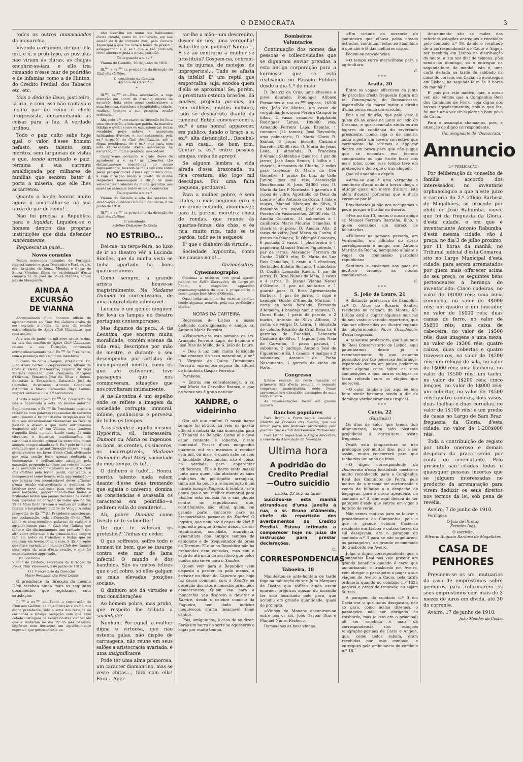O DEMOCRATA 3
todos os outros immaculados da monarchia.
Vivendo o regimen, de que elle era, e é, o prototypo, as pustulas não viriam ás claras, as chagas encobrir-se-iam, e elle iria remando n'esse mar de podridão e de infamias como a de Hinton, do Credito Predial, dos Tabacos etc. etc.
Mas o dedo de Deus, justiceiro, lá iria, e com isso não contava o inclito par do reino e chefe progressista, encaminhando as coisas para a luz. A verdade brilhou.
Todo o paiz culto sabe hoje qual o valor d'esse homem nefasto, sem talento, sem meritos, sem larguesas de vistas e que, tendo arruinado o paiz, termina a sua carreira amaldiçoada por milhares de familias que sentem bater á porta a miseria, que elle lhes accarretou.
Quanto o ha-de honrar muito agora o amortalhar-se na sua farda de par do reino!...
Não foi precisa a Republica para o liquidar. Liquidou-se o homem dentro das proprias instituições que dizia defender sincéramente.
Requescat in pace...
Novos consules
Foram nomeados consules de Portugal, respectivamente, para Demerára e Pará, os srs. drs. Aristides de Souza Mendes e Cesar de Souza Mendes, filhos do ex-delegado d'esta comarca sr. dr. José de Souza Mendes, actual juiz de Mangualde.
AINDA A EXCURSÃO
DE VIANNA
Acompanhado d'um honroso officio de agradecimento ao Club dos Gallitos acaba de ser enviada a copia da acta da sessão extraordinaria do Sport Club Viannense, que resa assim:
Aos tres de junho de mil nove centos e dez, na sala das sessões do Sport Club Viannense, reuniu a sua Direcção, convocada extraordinariamente pelo Ex.<sup>mo</sup> Sr. Presidente, com a presença dos seguintes membros:
Luciano da Silva Campos, presidente; Dr. João Alves Cortez, vice-presidente; Albano da Costa C. Basto, thesoureiro; Eugenio do Rego Martins Brandão, José Cerqueira Marques d'Oliveira, Venancio José da Silva e Souza, Sebastião A. Evangelista, Sebastião José de Carvalho, directores; Antonio Gonçalves d'Amorim e Mario Fernandes Reys Lemos, respectivamente 2.º e 1.º secretarios.
Aberta a sessão pelo Ex.<sup>mo</sup> Sr. Presidente foi lida e approvada a acta da sessão anterior. Seguidamente, o Ex.<sup>mo</sup> Sr. Presidente passou a referir-se com palavras repassadas de caloroso enthusiasmo á brilhantissima recepção que foi feita aos excursionistas viannenses no recente passeio a Aveiro e que tanto enthusiasmo despertou não só em Vianna, mas tambem n'aquella linda capital, dando causa ás mais vibrantes e fraternas manifestações de carinhosa e sincéra sympathia entre dois povos amigos, congratulando-se S. Ex.ª pelo brilhante resultado que a actual Direcção obteve, e cuja gloria reverte em favor d'este Club, alvitrando que esta sessão fosse apenas dedicada a homenagear o brilhantismo attingido pela excursão, propondo tambem um voto de louvor e de profundo reconhecimento ao illustre Club dos Gallitos pela forma gentil, captivante, e inesquecivel como honrou esta aggremiação;—que julgava seu incontestavel dever affirmar n'esta sessão extraordinaria a gentileza do bondoso povo aveirense para com todos os seus hospedes, proporcionando-lhes lindas e brilhantes festas que jámais deixarão de existir bem gravadas no coração de todos que no dia 29 de Maio findo tiveram a ventura de visitar a fidalga e hospitaleira cidade do Vouga. A estas propostas do Ex.<sup>mo</sup> Sr. Presidente associou-se, por acclamação, toda a Direcção d'este Club, tendo os seus membros palavras de carinho e agradecimento para o Club dos Gallitos que tanto e tão distinctamente tem provado o seu alto valor collectivo e da primasia que sempre tem em todos os trabalhos e festas que se realisam em Aveiro. Finalmente, S. Ex.ª propõe que fosse enviada ao distincto Club dos Gallitos uma copia da acta d'esta sessão, o que foi unanimamente approvado.
Está conforme
Vianna do Castello, secretaria da Direcção do Sport Club Viannense, 5 de junho de 1910.
O 1.º secretario da Direcção
Mario Fernando dos Reys Lemos
O presidente da direcção do mesmo Club recebeu ainda mais os seguintes documentos que registamos com satisfação:
Ill.<sup>mo</sup> e ex.<sup>mo</sup> sr.—Tendo a corporação do Club dos Gallitos, de cuja direcção v. ex.ª é mui digno presidente, sido a alma dos festejos na carinhosa e fidalga recepção com que essa cidade distinguiu os excursionistas viannenses que a visitaram no dia 29 do mez passado, impõe-se este destaque um agradecimento especial, que gostosamente ve-
nho fazer-lhe em nome dos habitantes d'esta cidade, como foi deliberado, em sua sessão de 8 do corrente mez, pela Camara Municipal a que me cabe a honra de presidir, assegurando a v. ex.ª que é tão profunda como sincéra e justa a nossa gratidão.
Deus guarde a v. ex.ª
Vianna do Castello, 10 de junho de 1910.
Ill.<sup>mo</sup> e ex.<sup>mo</sup> sr. presidente da direcção do Club dos Gallitos.
O presidente da Camara,
Antonio de Carvalho
*
Ill.<sup>mo</sup> ex.<sup>mo</sup> sr.—Esta associação, a cuja direcção me honro de presidir, depois da excursão feita pelos meus conterraneos a essa formosa, carinhosa e hospitaleira cidade, realisou hontem a sua primeira sessão ordinaria.
Ahi, pelo 1.º secretario da direcção foi feita uma descripção, ainda que palida, da maneira fidalga e gentil como os excursionistas foram recebidos pelos nobres e generosos habitantes d'Aveiro, e, nomeadamente, pela ex.ª direcção do Club dos Gallitos, sob a digna presidencia de v. ex.ª, que para com este representante d'esta associação na excursão, foi d'uma gentileza inexcedivel.
Cumpre-me, portanto, o grato dever de agradecer a v. ex.ª as attenções tão distinctamente concedidas ao nosso representante, fazendo os mais sincéros votos pelas prosperidades d'esse sympathico club, a cuja direcção rendo o preito da minha respeitosa homenagem e dirijo os mais vehementes protestos da minha gratidão, aos quaes se associam todos os meus consocios.
Deus guarde a v. ex.ª
Vianna do Castello e sala das sessões da Associação Funebre Familiar Viannense, 8 de junho de 1910.
Ill.<sup>mo</sup> e ex.<sup>mo</sup> sr. presidente da direcção do Club dos Gallitos.
O presidente
Adelino Delanque da Costa
NO ESTRIBO...
Dei-me, na terça-feira, ao luxo de ir ao theatro vêr a Lucinda Simões, que da minha vista se tinha apartado ha bons quatorze annos.
Como sempre, a grande artista houve-se magistralmente. Na Madame Dumont foi correctissima, de uma naturalidade admiravel.
Lucinda é um genio; ninguem lhe leva as lampas no theatro portuguez contemporaneo.
Mas digamos da peça. A tia Leontina, que encerra muita moralidade, contém scenas da vida real, descriptas por mão de mestre, e durante o seu desempenho por artistas de incomparavel merito, como os que ahi estiveram, teve passagens que nos commoveram, situações que nos revoltaram intimamente.
A tia Leontina é um espelho onde se reflete a imagem da sociedade corrupta, immoral, infame, ganânciosa e perversa de todos os tempos.
A sociedade é aquillo mesmo. Hypocrita, vil, interesseira. Dumont ou Maria os ingenuos, os bons, os crentes, os sinceros, os incorruptiveis. Madame Dumont e Paul Mery, sociedade do meu tempo, és tu!...
O dinheiro é tudo!... Honra, merito, talento nada valem deante d'esse deus tremendo que sujeita o universo, domina as consciencias e avassalla os caracteres em podridão—a pedirem valla do cemiterio!...
Ah, pobre Dumont como tiveste de te submetter!
De que te valeram os protestos?! Tinhas de ceder.
O que soffreste, soffre todo o homem de bem, que se insurge contra este mar de lama infecta! O mundo é dos bandidos. São os unicos felizes que o sol cobre, só elles galgam as mais elevadas posições sociaes.
O dinheiro até dá virtudes e traz considerações!
Ao homem pobre, mas probo, que respeito lhe tributa a sociedade?
Nenhum. Por egual, a mulher digna e virtuosa, que não ostenta galas, não dispõe de carruagens, não reune em seus salões a aristocracia avariada, é uma insignificante.
Pode ter uma alma primorosa, um caracter diamantino, mas se veste chitas..., fóra com ella! Fóra... Aper-
tar-lhe a mão—um descredito, descer de nós, uma vergonha! Falar-lhe em publico? Nunca!... E se ao contrario a mulher se prostituiu? Cospem-na, cobrem-na de injurias, de motejos, de improperios!... Tudo se afasta da infeliz! E' um reptil que emporcalha, suja, enodoa quem d'ella se aproxima! Se, porém, a prostituta ostenta brasões, dá soirées, projecta pic-nics, ou tem milhões, muitos milhões, tudo se desbarreta diante da rameira! Então, conviver com s. ex.ª é uma honra! apparecer, em publico, dando o braço a s. ex.ª, alta distincção!... Recebel-a em casa... de bom tom. Contar s. ex.ª entre pessoas amigas, coisa de apreço!
Se alguem lembra a vida airada d'essa brazonada, ou rica creatura, são logo mil desculpas. Foi uma falta pequena, perdoavel.
Para a mulher pobre, e sem titulos, o mais pequeno erro é um crime nefando, abominavel; para ti, porém, meretriz cheia de rendas, que reunes ás quartas-feiras, dás chás, e és rica, muito rica, tudo se te perdoa, tudo se te esquece!
E' que o dinheiro dá virtude...
Sociedade hypocrita, como me causas nojo!...
Darionésdres.
Cynematographo
Continua a exibir-se com geral agrado publico no Salão Recreativo, do Largo do Rocio, o magnifico apparelho cynematographico de que é proprietario o nosso amigo José Alves d'Oliveira.
Quasi todas as noites ha estreias de fitas sendo algumas notaveis pela sua perfeição e nitidez.
NOTAS DA CARTEIRA
Regressou de Lisboa o nosso dedicado correligionario e amigo, sr. Antonio Maria Ferreira.
=Visitaram-nos esta semana os srs. Armando Ferreira Lapa, de Espinho e José Dias de Mello, de S. João de Loure.
= Deu á luz com muita felicidade uma creança do sexo masculino, a sr.ª D. Virginia de Quina Domingues Ferreira, estremosa esposa do alferes de infanteria Gaspar Ferreira.
Parabens.
= Entrou em convalescença, o sr. José Maria de Carvalho Branco, o que de veras nos é grato noticiar.
XANDRE, o videirinho
Ora até que emfim! O nosso heroe sempre foi obtido. Lá veiu na gazeta official a noticia da sua nomeação para o Tribunal da Relação. Como elle deve estar contente e soberbo, n'este momento! Passar d'uns minguados quarenta mil reis mensaes a receber cem mil, ou mais, e quem sabe se com a faculdade d'accumular, não é coisa, na verdade, para apparentar indifferença. Elle é barro tanta massa junta para quem, não obstante as suas ambições de politiquête arranjista, tinha até ha pouco a remuneração d'um misero manga d'alpaca. E lembrar-se a gente que o seu melhor memorial para abichar esta conezia foi a sua phobia contra os republicanos que, contribuintes, são, afinal, quem, em grande parte, concorre para as prosperidades pessoaes do Xandre! O ingrato, que nem isto é capaz de vêr! E aqui está porque Xandre deixou de ser republicano, socialista, anarchista, dynamitista dos antigos tempos de estudante e de frequentador da praia da Torreira. E' que na Republica não ha prebendas nem conezias, mas sim o espirito altruista do sacrificio que pelos modos não serve para o Xandre.
Quem vem para a Republica vem disposto a perder ou pelo menos, a arriscar no dizer do Capirote que hoje faz causa commum com o Xandre na deserção dos sãos e honestos principios democraticos. Quem vae para a monarchia vae disposto a devorar e Xandre, desde o celebre comicio da Fogueira, tem dado indicios inequivocos d'uma insaciavel fome canina.
Pois, amiguinhos, é caso de se dizer: Serás um burro de sorte se aqueceres o logar por muito tempo.
Bombeiros
Voluntarios
Continuação dos nomes das pessoas e collectividades que se dignaram enviar prendas a esta antiga corporação para a kermesse que se está realisando no Passeio Publico desde o dia 1.º de maio:
D. Beatriz da Cruz, uma chavena e pires dourado; Domingos Affonso Fernandes e sua ex.<sup>ma</sup> esposa, 1$500 réis; João de Mattos, um cesto de verguinha; Jeronymo Pereira Campos & filhos, 2 vasos ornados; Epiphanio Rodrigues Limas, 10$000 réis; Armando Ferreira Lapa, Espinho, 1 romance (14 tomos); José Reynaldo, uma palmatoria; D. Maria Gloria R. Santos, 3 peças biscuit; Casimiro Barreto, 2$500 réis; D. Maria de Jesus Leite, 1 almofada; D. Francisca d'Almada Saldanha e Quadros, 1 par de jarros; José Ança Senior, 1 bilha e 1 chavina; Armazens do Chiado, 2 redes para travessa; D. Maria do Ceu Gamellas, 1 prato; Dr. Luiz do Valle Junior, dois mil réis; Associação Beneficencia S. José, 2$000 réis; D. Maria da Luz P. Nordeste, 1 garrafa e 6 copos de vidro; Agostinho de Deus da Loura e Julio Antonio da Costa, 1 lata e louças; Manoel Marques da Silva, 3 desenhos em papel; José de Mello Pereira de Vasconcellos, 2$000 réis; D. Amelia Couceiro, 14 sabonetes e 1 candieiro; Mario Mourão Gamellas, 6 chavinas e pires; D. Amalia Alla, 2 taças de vidro; José Maria da Cunha, 6 pratos de faiança; D. Olympia Couceiro, 6 postaes, 2 vasos, 1 phosforeira e 1 papeleira; Manoel Nunes Figueiredo, 1 par de jarras; Alexandre Ferreira da Cunha, 2$000 réis; D. Maria da Luz Reis Gamellas, 1 cesto e 6 chavinas; Gertrudes Eulalia Serrano, 1 almofada; D. Cecilia Leocadia Ruella, 1 par de jarras; D. Rosa Nunes da Maia, 2 vasos e 4 jarros; D. Joanna Vianna Neves d'Oliveira, 1 par de solitarios e 1 guarda joias; D. Rosa Apresentação Barbosa, 1 par de jarras, 1 copo e bandeja; Odete d'Almeida Martins, 1 corte de seda bordada; Fernando d'Almeida, 1 bandeja com 2 escovas; D. Dores Biaia; 1 prato de parede, e 2 buzios, Antonio da Silva Affonso, 2 cesto; de verga; D. Leiria, 1 almofada de veludo; Ricardo da Cruz Bena to, 6 garrafas de Bucellas; Leonarda Casimiro da Silva, 1 tapete. João Naia de Carvalho, 1 passe partout, 1 sabonete, 2 pudings. Antonio José de Figueiredo e Sá, 1 caneca, 4 malgas e 2 sabonetes; Antonio de Pinho Nascimento, 1 garrafa de vinho do Porto.
Congresso
Esteve reunido no Porto durante os primeiros dias d'esta semana, o segundo congresso municipalista, onde foram apresentados e discutidos assumptos do mais largo alcance.
As representações foram em grande numero.
Ranchos populares
Para Braga e Porto segue ámanhã o Rancho de Tricanas das Olarias, que vae tomar parte nos festivaes promovidos pelo Joanino Club e Club dos Fenianos Portuenses.
Para Lisboa segue hoje o Alegre Mocidade, a convite da Associação da Imprensa.
Ultima hora
A podridão do Credito Predial
—Outro suicidio
Lisbôa, 23 ás 2 da tarde.
Suicidou-se esta manhã atirando-se d'uma janella á rua, o sr. Bruno d'Almeida, chefe da repartição dos averbamentos do Credito Predial. Estava intimado a comparecer hoje no juizo de instrucção para prestar declarações.
C.
CORRESPONDENCIAS
Taboeira, 18
Manifestou-se ante-hontem de tarde fogo na habitação do snr. Julio Marques de Bastos que soffreu ainda assim enormes prejuizos apezar do incendio ter sido localisado pelo povo, que accudiu em grande quantidade, quasi de prompto.
=Vindos de Manans encontram-se entre nós os srs. João Gaspar Dias e Manuel Nunes Pacheco.
Damos-lhes as boas vindas.
=Em virtude da ausencia do cantoneiro que olhava pelas nossas estradas, continuam estas ao abandono o que não é lá das melhores coisas.
Pedem-se providencias.
=O tempo corre maravilhoso para a agricultura.
C.
* * *
Arada, 20
Entre os vogaes effectivos da junta de parochia d'esta freguezia figura um tal Tamanqueiro, do Bomsuccesso, espertalhão de marca maior e direito d'uma perna como um arrocho.
Pois o tal figurão, que pelo visto é quem dá as ordes na junta ao lado do Cassana, e que accumula ainda outros logares de confiança do reverendo presidente, como seja o de sineiro, anda a pedir um severo correctivo que certamente lhe viremos a applicar dentro em breve para que não julgue que se encontra em terreno conquistado ou que ha-de fazer dos mais tolos, como essa tempo teve em pretenção o dono que o traz alugado.
Que vá andando e depois...
=Acha-se que é uma vergonha o cemiterio d'aqui onde a herva chega a attingir quasi um metro d'altura, isto além d'outras porcarias que é d'uso verem-se por lá.
Providencias já não nos occupamos a pedir porque é bradar no deserto.
=Fez no dia 13, annos o nosso amigo sr. Manoel Ferreira Borralho, filho, a quem enviamos um abraço de felicitações.
=Falleceu na semana passada, em Verdemilho, um filhinho do nosso correligionario e amigo, snr. Antonio Martins da Rocha, bemquisto alfaiate e vogal da commissão parochial republicana.
Sentimos e enviamos aos paes da inditosa creança as nossas condulencias.
C.
* * *
S. João de Loure, 21
A distincta professora de bandolim, sr.ª D. Alice do Rosario Santos, residente na calçada do Monte, 63-Lisboa está a copiar algumas musicas do seu vasto e variado reportorio, que vão ser offerecidas ao illustre regente da phylarmonica Nova Dissidencia, d'esta freguezia.
A' talentosa professora, que é alumna do Real Conservatorio de Lisboa, aqui patenteamos desde já o reconhecimento de que estamos possuidos por tão generosa lembrança, esperando dentro em pouco podermos dizer alguma coisa sobre as suas composições a que outros collegas se teem referido com os elogios que merecem.
=O calor tambem por aqui se tem feito sentir bastante sendo o dia de domingo verdadeiramente tropical.
* * *
Cacia, 22
(Particular)
Os dias de calor que temos tido ultimamente, teem sido bastante prejudicial á agricultura n'esta freguesia.
Oxalá esta temperatura se não prolongue por muitos dias, pois a ser assim, muito concorrerá para que tenhamos um anno de fome.
=O digno correspondente do Democrata n'esta localidade mostra-se muito reconhecido para a Companhia Real dos Caminhos de Ferro, pelo motivo de a mesma ter auctorisado a venda de bilhetes e o despacho de bagagens, para o nosso apeadeiro, no comboio n.º 3, que aqui deixou de ter paragem d'esde que entrou em vigor o horario de verão.
Não vemos motivos para se louvar a procedimento da Companhia, pois o que a grande colonia Caciense residente em Lisboa e outras terras do sul desejavam, era a paragem do comboio n.º 3 para se não sugeitarem, os passageiros, ao grande encommodo do trasbordo em Aveiro.
Julga o digno correspondente que a Companhia Real nos veio prestar um grande beneficio quando é certo que auctorisando o trasbordo em Aveiro, veio obrigar o passageiro a pagar a sua viagem de Aveiro a Cacia, pela tarifa ordinaria quando no comboio n.º 1525 pagaria o preço de tramway, ou sejam 50 reis.
A paragem do comboio n.º 3 em Cacia era o que todos desejavam, não só para, como acima dizemos, o passageiro não ser obrigado ao trasbordo, mas (e isso era o principal) ali ser recebida a mala da correspondencia das estações telegrapho-postaes de Cacia e Angeja, que, como todos sabem, eram recebidas por este comboio, e entregues pela ambulancia do comboio n.º 18.
Actualmente são as malas das referidas estações entregues e recebidas pelo comboio n.º 18, dando o resultado de a correspondencia de Cacia e Angeja ser recebida em Lisboa na distribuição da noute, e isto nos dias de semana, pois sendo ao domingo, só é entregue na segunda-feira de manhã, isto é, uma carta deitada na tarde de sabbado na caixa do correio, em Cacia, só é entregue em Lisboa, na segunda-feira ás 9 horas da manhã!!!
E' pois por este motivo, que, a nosso ver, não vêmos que a Companhia Real dos Caminhos de Ferro, seja digna dos nossos agradecimentos, pois o que fez, foi mais uma vez vir explorar o bom povo de Cacia.
Para o assumpto chamamos, pois, a attenção do digno correspondente.
Um assignante do "Democrata,"
Annuncio
(2.ª PUBLICAÇÃO)
Por deliberação do conselho de familia e accordo dos interessados, no inventario orphanologico a que n'este juizo e cartorio do 2.º officio Barbosa de Magalhães, se procede por obito de José Rabumba, viuvo, que foi da freguezia da Gloria, d'esta cidade, e em que é inventariante Antonio Rabumba, d'esta mesma cidade, vão á praça, no dia 3 de julho proximo, por 11 horas da manhã, no Tribunal judicial d'esta Comarca, sito no Largo Municipal d'esta cidade, para serem arrematados por quem mais offerecer acima do seu preço, os seguintes bens pertencentes á herança do inventariado: Cinco cadeiras, no valor de 1$000 réis; uma meia commoda, no valor de 4$000 réis; um quadro e um toucador, no valor de 1$000 réis; duas camas de ferro, no valor de 5$800 réis; uma caixa de cabeceira, no valor de 1$500 réis; duas imagens e uma meza, no valor de 1$300 réis; quatro caixas, duas cobertas e quatro travesseiros, no valor de 1$200 réis; um relogio de sala, no valor de 1$000 réis; uma banheira, no valor de 1$500 réis; um tacho, no valor de 1$200 réis; cinco lençoes, no valor de 1$000 réis; um cobertor, no valor de 1$500 réis; quatro camisas, dois vasos, duas toalhas e duas ceroulas, no valor de 1$100 réis; e um predio de casas no Largo de Sam Braz, freguezia da Gloria, d'esta cidade, no valor de 1:200$000 réis.
Toda a contribuição de registo por titulo oneroso e demais despezas da praça serão por conta do arrematante. Pelo presente são citadas todas e quaesquer pessoas incertas que se julguem interessadas no producto da arrematação para virem deduzir os seus direitos nos termos da lei, sob pena de revelia.
Aveiro, 7 de junho de 1910.
Verifiquei:
O Juiz de Direito,
Ferreira Dias.
O escrivão,
Silverio Augusto Barbosa de Magalhães.
CASA DE PENHORES
Previnem-se os srs. mutuarios da casa de emprestimos sobre penhores para reformarem os seus emprestimos com mais de 3 mezes de juros em divida, até 30 do corrente.
Aveiro, 17 de junho de 1910.
João Mendes da Costa.